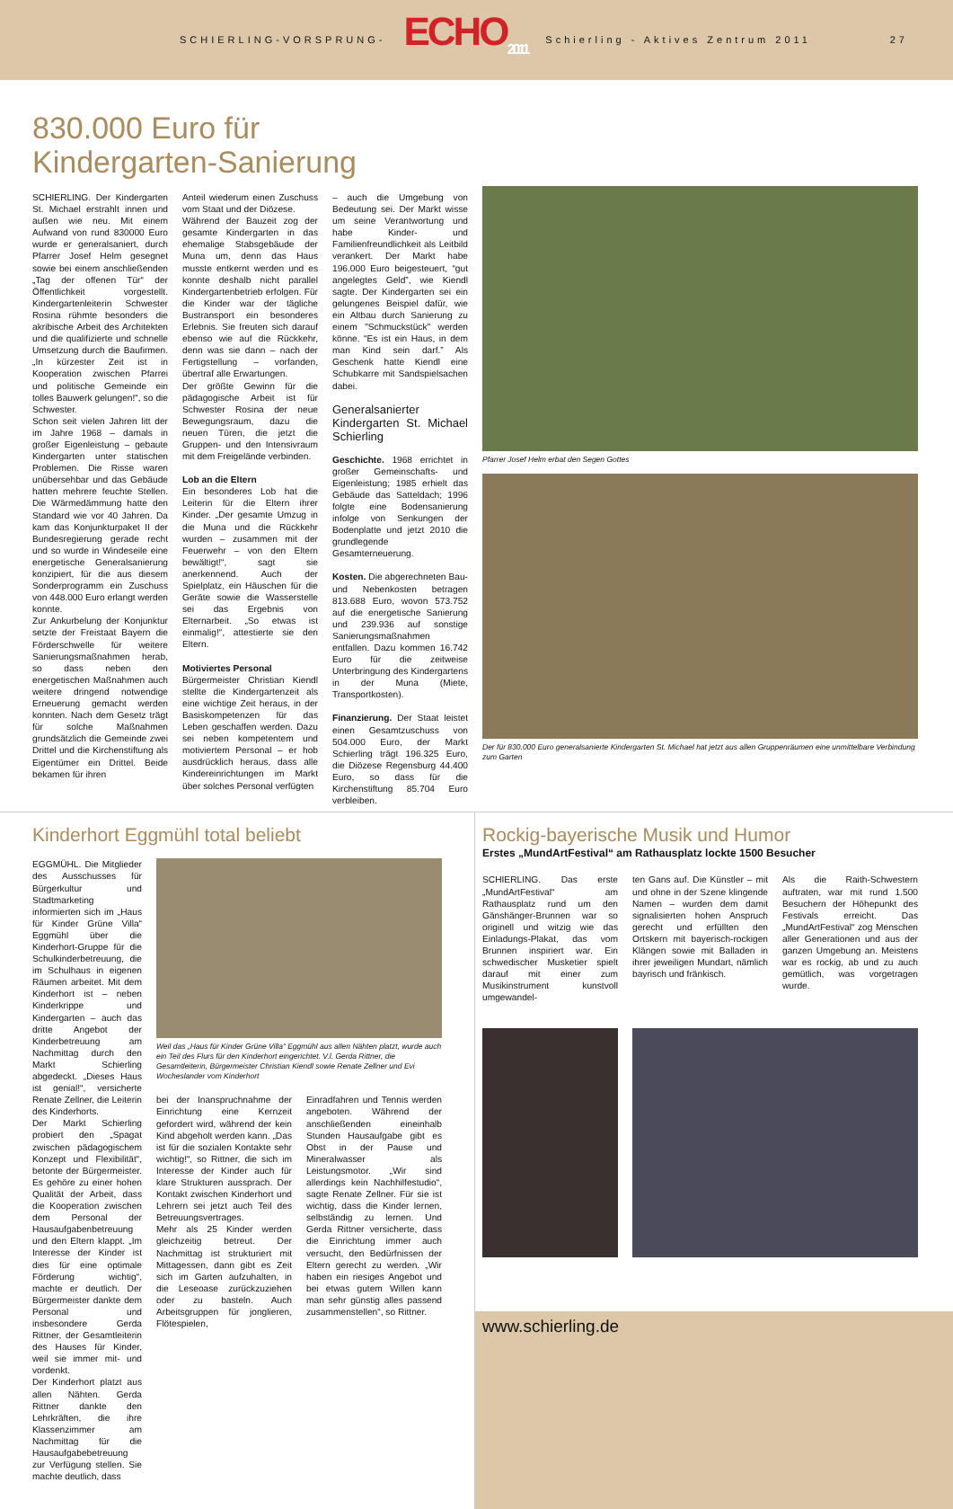SCHIERLING-VORSPRUNG- ECHO<sub>2011</sub> Schierling - Aktives Zentrum 2011 27
830.000 Euro für
Kindergarten-Sanierung
SCHIERLING. Der Kindergarten St. Michael erstrahlt innen und außen wie neu. Mit einem Aufwand von rund 830000 Euro wurde er generalsaniert, durch Pfarrer Josef Helm gesegnet sowie bei einem anschließenden „Tag der offenen Tür“ der Öffentlichkeit vorgestellt. Kindergartenleiterin Schwester Rosina rühmte besonders die akribische Arbeit des Architekten und die qualifizierte und schnelle Umsetzung durch die Baufirmen. „In kürzester Zeit ist in Kooperation zwischen Pfarrei und politische Gemeinde ein tolles Bauwerk gelungen!“, so die Schwester.
Schon seit vielen Jahren litt der im Jahre 1968 – damals in großer Eigenleistung – gebaute Kindergarten unter statischen Problemen. Die Risse waren unübersehbar und das Gebäude hatten mehrere feuchte Stellen. Die Wärmedämmung hatte den Standard wie vor 40 Jahren. Da kam das Konjunkturpaket II der Bundesregierung gerade recht und so wurde in Windeseile eine energetische Generalsanierung konzipiert, für die aus diesem Sonderprogramm ein Zuschuss von 448.000 Euro erlangt werden konnte.
Zur Ankurbelung der Konjunktur setzte der Freistaat Bayern die Förderschwelle für weitere Sanierungsmaßnahmen herab, so dass neben den energetischen Maßnahmen auch weitere dringend notwendige Erneuerung gemacht werden konnten. Nach dem Gesetz trägt für solche Maßnahmen grundsätzlich die Gemeinde zwei Drittel und die Kirchenstiftung als Eigentümer ein Drittel. Beide bekamen für ihren
Anteil wiederum einen Zuschuss vom Staat und der Diözese.
Während der Bauzeit zog der gesamte Kindergarten in das ehemalige Stabsgebäude der Muna um, denn das Haus musste entkernt werden und es konnte deshalb nicht parallel Kindergartenbetrieb erfolgen. Für die Kinder war der tägliche Bustransport ein besonderes Erlebnis. Sie freuten sich darauf ebenso wie auf die Rückkehr, denn was sie dann – nach der Fertigstellung – vorfanden, übertraf alle Erwartungen.
Der größte Gewinn für die pädagogische Arbeit ist für Schwester Rosina der neue Bewegungsraum, dazu die neuen Türen, die jetzt die Gruppen- und den Intensivraum mit dem Freigelände verbinden.
Lob an die Eltern
Ein besonderes Lob hat die Leiterin für die Eltern ihrer Kinder. „Der gesamte Umzug in die Muna und die Rückkehr wurden – zusammen mit der Feuerwehr – von den Eltern bewältigt!“, sagt sie anerkennend. Auch der Spielplatz, ein Häuschen für die Geräte sowie die Wasserstelle sei das Ergebnis von Elternarbeit. „So etwas ist einmalig!“, attestierte sie den Eltern.
Motiviertes Personal
Bürgermeister Christian Kiendl stellte die Kindergartenzeit als eine wichtige Zeit heraus, in der Basiskompetenzen für das Leben geschaffen werden. Dazu sei neben kompetentem und motiviertem Personal – er hob ausdrücklich heraus, dass alle Kindereinrichtungen im Markt über solches Personal verfügten
– auch die Umgebung von Bedeutung sei. Der Markt wisse um seine Verantwortung und habe Kinder- und Familienfreundlichkeit als Leitbild verankert. Der Markt habe 196.000 Euro beigesteuert, “gut angelegtes Geld”, wie Kiendl sagte. Der Kindergarten sei ein gelungenes Beispiel dafür, wie ein Altbau durch Sanierung zu einem "Schmuckstück" werden könne. “Es ist ein Haus, in dem man Kind sein darf.” Als Geschenk hatte Kiendl eine Schubkarre mit Sandspielsachen dabei.
Generalsanierter Kindergarten St. Michael Schierling
Geschichte. 1968 errichtet in großer Gemeinschafts- und Eigenleistung; 1985 erhielt das Gebäude das Satteldach; 1996 folgte eine Bodensanierung infolge von Senkungen der Bodenplatte und jetzt 2010 die grundlegende Gesamterneuerung.
Kosten. Die abgerechneten Bau- und Nebenkosten betragen 813.688 Euro, wovon 573.752 auf die energetische Sanierung und 239.936 auf sonstige Sanierungsmaßnahmen entfallen. Dazu kommen 16.742 Euro für die zeitweise Unterbringung des Kindergartens in der Muna (Miete, Transportkosten).
Finanzierung. Der Staat leistet einen Gesamtzuschuss von 504.000 Euro, der Markt Schierling trägt 196.325 Euro, die Diözese Regensburg 44.400 Euro, so dass für die Kirchenstiftung 85.704 Euro verbleiben.
Pfarrer Josef Helm erbat den Segen Gottes
Der für 830.000 Euro generalsanierte Kindergarten St. Michael hat jetzt aus allen Gruppenräumen eine unmittelbare Verbindung zum Garten
Kinderhort Eggmühl total beliebt
EGGMÜHL. Die Mitglieder des Ausschusses für Bürgerkultur und Stadtmarketing informierten sich im „Haus für Kinder Grüne Villa“ Eggmühl über die Kinderhort-Gruppe für die Schulkinderbetreuung, die im Schulhaus in eigenen Räumen arbeitet. Mit dem Kinderhort ist – neben Kinderkrippe und Kindergarten – auch das dritte Angebot der Kinderbetreuung am Nachmittag durch den Markt Schierling abgedeckt. „Dieses Haus ist genial!“, versicherte Renate Zellner, die Leiterin des Kinderhorts.
Der Markt Schierling probiert den „Spagat zwischen pädagogischem Konzept und Flexibilität“, betonte der Bürgermeister. Es gehöre zu einer hohen Qualität der Arbeit, dass die Kooperation zwischen dem Personal der Hausaufgabenbetreuung und den Eltern klappt. „Im Interesse der Kinder ist dies für eine optimale Förderung wichtig“, machte er deutlich. Der Bürgermeister dankte dem Personal und insbesondere Gerda Rittner, der Gesamtleiterin des Hauses für Kinder, weil sie immer mit- und vordenkt.
Der Kinderhort platzt aus allen Nähten. Gerda Rittner dankte den Lehrkräften, die ihre Klassenzimmer am Nachmittag für die Hausaufgabebetreuung zur Verfügung stellen. Sie machte deutlich, dass
Weil das „Haus für Kinder Grüne Villa“ Eggmühl aus allen Nähten platzt, wurde auch ein Teil des Flurs für den Kinderhort eingerichtet. V.l. Gerda Rittner, die Gesamtleiterin, Bürgermeister Christian Kiendl sowie Renate Zellner und Evi Wocheslander vom Kinderhort
bei der Inanspruchnahme der Einrichtung eine Kernzeit gefordert wird, während der kein Kind abgeholt werden kann. „Das ist für die sozialen Kontakte sehr wichtig!“, so Rittner, die sich im Interesse der Kinder auch für klare Strukturen aussprach. Der Kontakt zwischen Kinderhort und Lehrern sei jetzt auch Teil des Betreuungsvertrages.
Mehr als 25 Kinder werden gleichzeitig betreut. Der Nachmittag ist strukturiert mit Mittagessen, dann gibt es Zeit sich im Garten aufzuhalten, in die Leseoase zurückzuziehen oder zu basteln. Auch Arbeitsgruppen für jonglieren, Flötespielen,
Einradfahren und Tennis werden angeboten. Während der anschließenden eineinhalb Stunden Hausaufgabe gibt es Obst in der Pause und Mineralwasser als Leistungsmotor. „Wir sind allerdings kein Nachhilfestudio“, sagte Renate Zellner. Für sie ist wichtig, dass die Kinder lernen, selbständig zu lernen. Und Gerda Rittner versicherte, dass die Einrichtung immer auch versucht, den Bedürfnissen der Eltern gerecht zu werden. „Wir haben ein riesiges Angebot und bei etwas gutem Willen kann man sehr günstig alles passend zusammenstellen“, so Rittner.
Rockig-bayerische Musik und Humor
Erstes „MundArtFestival“ am Rathausplatz lockte 1500 Besucher
SCHIERLING. Das erste „MundArtFestival“ am Rathausplatz rund um den Gänshänger-Brunnen war so originell und witzig wie das Einladungs-Plakat, das vom Brunnen inspiriert war. Ein schwedischer Musketier spielt darauf mit einer zum Musikinstrument kunstvoll umgewandel-
ten Gans auf. Die Künstler – mit und ohne in der Szene klingende Namen – wurden dem damit signalisierten hohen Anspruch gerecht und erfüllten den Ortskern mit bayerisch-rockigen Klängen sowie mit Balladen in ihrer jeweiligen Mundart, nämlich bayrisch und fränkisch.
Als die Raith-Schwestern auftraten, war mit rund 1.500 Besuchern der Höhepunkt des Festivals erreicht. Das „MundArtFestival“ zog Menschen aller Generationen und aus der ganzen Umgebung an. Meistens war es rockig, ab und zu auch gemütlich, was vorgetragen wurde.
www.schierling.de